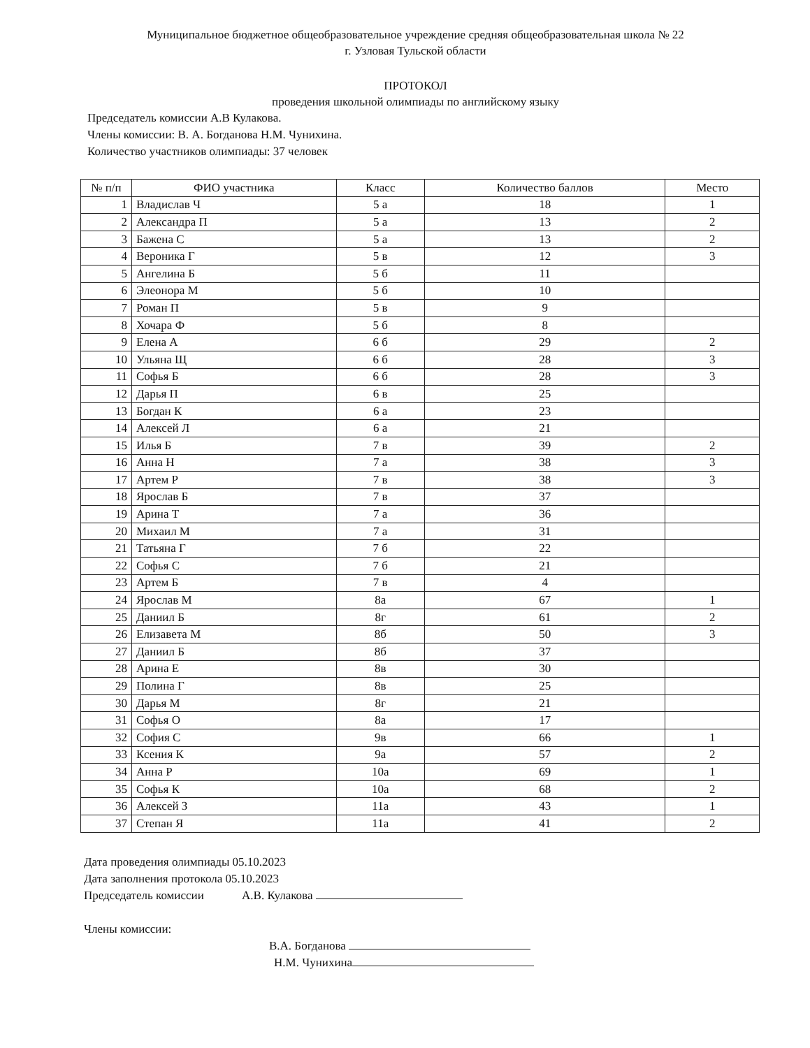Муниципальное бюджетное общеобразовательное учреждение средняя общеобразовательная школа № 22
г. Узловая Тульской области
ПРОТОКОЛ
проведения школьной олимпиады по английскому языку
Председатель комиссии А.В Кулакова.
Члены комиссии: В. А. Богданова Н.М. Чунихина.
Количество участников олимпиады: 37 человек
| № п/п | ФИО участника | Класс | Количество баллов | Место |
| --- | --- | --- | --- | --- |
| 1 | Владислав Ч | 5 а | 18 | 1 |
| 2 | Александра П | 5 а | 13 | 2 |
| 3 | Бажена С | 5 а | 13 | 2 |
| 4 | Вероника Г | 5 в | 12 | 3 |
| 5 | Ангелина Б | 5 б | 11 | |
| 6 | Элеонора М | 5 б | 10 | |
| 7 | Роман П | 5 в | 9 | |
| 8 | Хочара Ф | 5 б | 8 | |
| 9 | Елена А | 6 б | 29 | 2 |
| 10 | Ульяна Щ | 6 б | 28 | 3 |
| 11 | Софья Б | 6 б | 28 | 3 |
| 12 | Дарья П | 6 в | 25 | |
| 13 | Богдан К | 6 а | 23 | |
| 14 | Алексей Л | 6 а | 21 | |
| 15 | Илья Б | 7 в | 39 | 2 |
| 16 | Анна Н | 7 а | 38 | 3 |
| 17 | Артем Р | 7 в | 38 | 3 |
| 18 | Ярослав Б | 7 в | 37 | |
| 19 | Арина Т | 7 а | 36 | |
| 20 | Михаил М | 7 а | 31 | |
| 21 | Татьяна Г | 7 б | 22 | |
| 22 | Софья С | 7 б | 21 | |
| 23 | Артем Б | 7 в | 4 | |
| 24 | Ярослав М | 8а | 67 | 1 |
| 25 | Даниил Б | 8г | 61 | 2 |
| 26 | Елизавета М | 8б | 50 | 3 |
| 27 | Даниил Б | 8б | 37 | |
| 28 | Арина Е | 8в | 30 | |
| 29 | Полина Г | 8в | 25 | |
| 30 | Дарья М | 8г | 21 | |
| 31 | Софья О | 8а | 17 | |
| 32 | София С | 9в | 66 | 1 |
| 33 | Ксения К | 9а | 57 | 2 |
| 34 | Анна Р | 10а | 69 | 1 |
| 35 | Софья К | 10а | 68 | 2 |
| 36 | Алексей З | 11а | 43 | 1 |
| 37 | Степан Я | 11а | 41 | 2 |
Дата проведения олимпиады 05.10.2023
Дата заполнения протокола 05.10.2023
Председатель комиссии А.В. Кулакова
Члены комиссии:
В.А. Богданова
Н.М. Чунихина